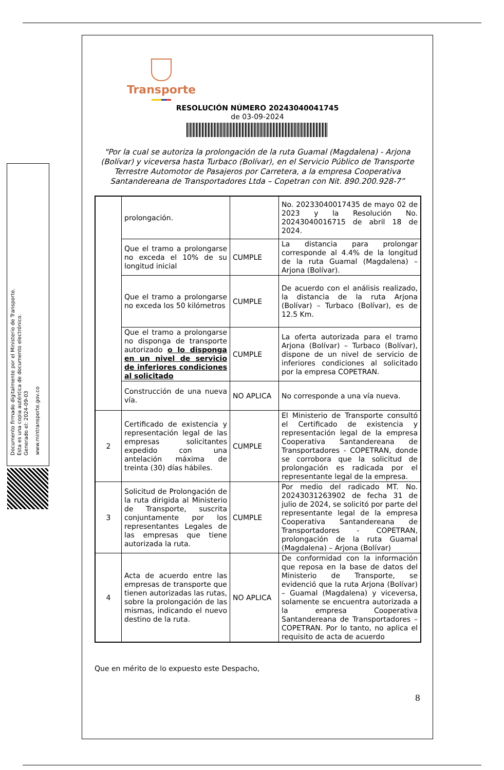Documento firmado digitalmente por el Ministerio de Transporte.
Esta es una copia auténtica de documento electrónico.
Generado el: 2024-09-03
www.mintransporte.gov.co
Transporte
RESOLUCIÓN NÚMERO 20243040041745
de 03-09-2024
"Por la cual se autoriza la prolongación de la ruta Guamal (Magdalena) - Arjona (Bolívar) y viceversa hasta Turbaco (Bolívar), en el Servicio Público de Transporte Terrestre Automotor de Pasajeros por Carretera, a la empresa Cooperativa Santandereana de Transportadores Ltda – Copetran con Nit. 890.200.928-7”
| | prolongación. | | No. 20233040017435 de mayo 02 de 2023 y la Resolución No. 20243040016715 de abril 18 de 2024. |
| | Que el tramo a prolongarse no exceda el 10% de su longitud inicial | CUMPLE | La distancia para prolongar corresponde al 4.4% de la longitud de la ruta Guamal (Magdalena) – Arjona (Bolívar). |
| | Que el tramo a prolongarse no exceda los 50 kilómetros | CUMPLE | De acuerdo con el análisis realizado, la distancia de la ruta Arjona (Bolívar) – Turbaco (Bolívar), es de 12.5 Km. |
| | Que el tramo a prolongarse no disponga de transporte autorizado o lo disponga en un nivel de servicio de inferiores condiciones al solicitado | CUMPLE | La oferta autorizada para el tramo Arjona (Bolívar) – Turbaco (Bolívar), dispone de un nivel de servicio de inferiores condiciones al solicitado por la empresa COPETRAN. |
| | Construcción de una nueva vía. | NO APLICA | No corresponde a una vía nueva. |
| 2 | Certificado de existencia y representación legal de las empresas solicitantes expedido con una antelación máxima de treinta (30) días hábiles. | CUMPLE | El Ministerio de Transporte consultó el Certificado de existencia y representación legal de la empresa Cooperativa Santandereana de Transportadores - COPETRAN, donde se corrobora que la solicitud de prolongación es radicada por el representante legal de la empresa. |
| 3 | Solicitud de Prolongación de la ruta dirigida al Ministerio de Transporte, suscrita conjuntamente por los representantes Legales de las empresas que tiene autorizada la ruta. | CUMPLE | Por medio del radicado MT. No. 20243031263902 de fecha 31 de julio de 2024, se solicitó por parte del representante legal de la empresa Cooperativa Santandereana de Transportadores - COPETRAN, prolongación de la ruta Guamal (Magdalena) – Arjona (Bolívar) |
| 4 | Acta de acuerdo entre las empresas de transporte que tienen autorizadas las rutas, sobre la prolongación de las mismas, indicando el nuevo destino de la ruta. | NO APLICA | De conformidad con la información que reposa en la base de datos del Ministerio de Transporte, se evidenció que la ruta Arjona (Bolívar) – Guamal (Magdalena) y viceversa, solamente se encuentra autorizada a la empresa Cooperativa Santandereana de Transportadores – COPETRAN. Por lo tanto, no aplica el requisito de acta de acuerdo |
Que en mérito de lo expuesto este Despacho,
8